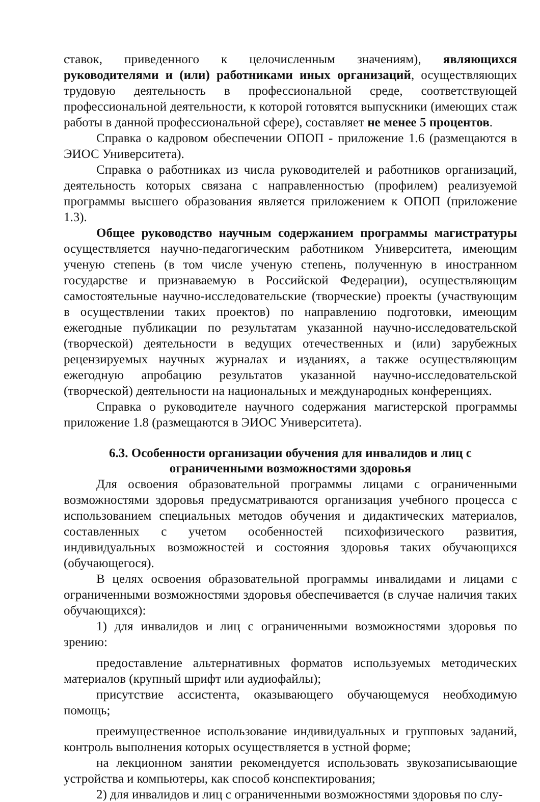ставок, приведенного к целочисленным значениям), являющихся руководителями и (или) работниками иных организаций, осуществляющих трудовую деятельность в профессиональной среде, соответствующей профессиональной деятельности, к которой готовятся выпускники (имеющих стаж работы в данной профессиональной сфере), составляет не менее 5 процентов.
Справка о кадровом обеспечении ОПОП - приложение 1.6 (размещаются в ЭИОС Университета).
Справка о работниках из числа руководителей и работников организаций, деятельность которых связана с направленностью (профилем) реализуемой программы высшего образования является приложением к ОПОП (приложение 1.3).
Общее руководство научным содержанием программы магистратуры осуществляется научно-педагогическим работником Университета, имеющим ученую степень (в том числе ученую степень, полученную в иностранном государстве и признаваемую в Российской Федерации), осуществляющим самостоятельные научно-исследовательские (творческие) проекты (участвующим в осуществлении таких проектов) по направлению подготовки, имеющим ежегодные публикации по результатам указанной научно-исследовательской (творческой) деятельности в ведущих отечественных и (или) зарубежных рецензируемых научных журналах и изданиях, а также осуществляющим ежегодную апробацию результатов указанной научно-исследовательской (творческой) деятельности на национальных и международных конференциях.
Справка о руководителе научного содержания магистерской программы приложение 1.8 (размещаются в ЭИОС Университета).
6.3. Особенности организации обучения для инвалидов и лиц с ограниченными возможностями здоровья
Для освоения образовательной программы лицами с ограниченными возможностями здоровья предусматриваются организация учебного процесса с использованием специальных методов обучения и дидактических материалов, составленных с учетом особенностей психофизического развития, индивидуальных возможностей и состояния здоровья таких обучающихся (обучающегося).
В целях освоения образовательной программы инвалидами и лицами с ограниченными возможностями здоровья обеспечивается (в случае наличия таких обучающихся):
1) для инвалидов и лиц с ограниченными возможностями здоровья по зрению:
предоставление альтернативных форматов используемых методических материалов (крупный шрифт или аудиофайлы);
присутствие ассистента, оказывающего обучающемуся необходимую помощь;
преимущественное использование индивидуальных и групповых заданий, контроль выполнения которых осуществляется в устной форме;
на лекционном занятии рекомендуется использовать звукозаписывающие устройства и компьютеры, как способ конспектирования;
2) для инвалидов и лиц с ограниченными возможностями здоровья по слу-